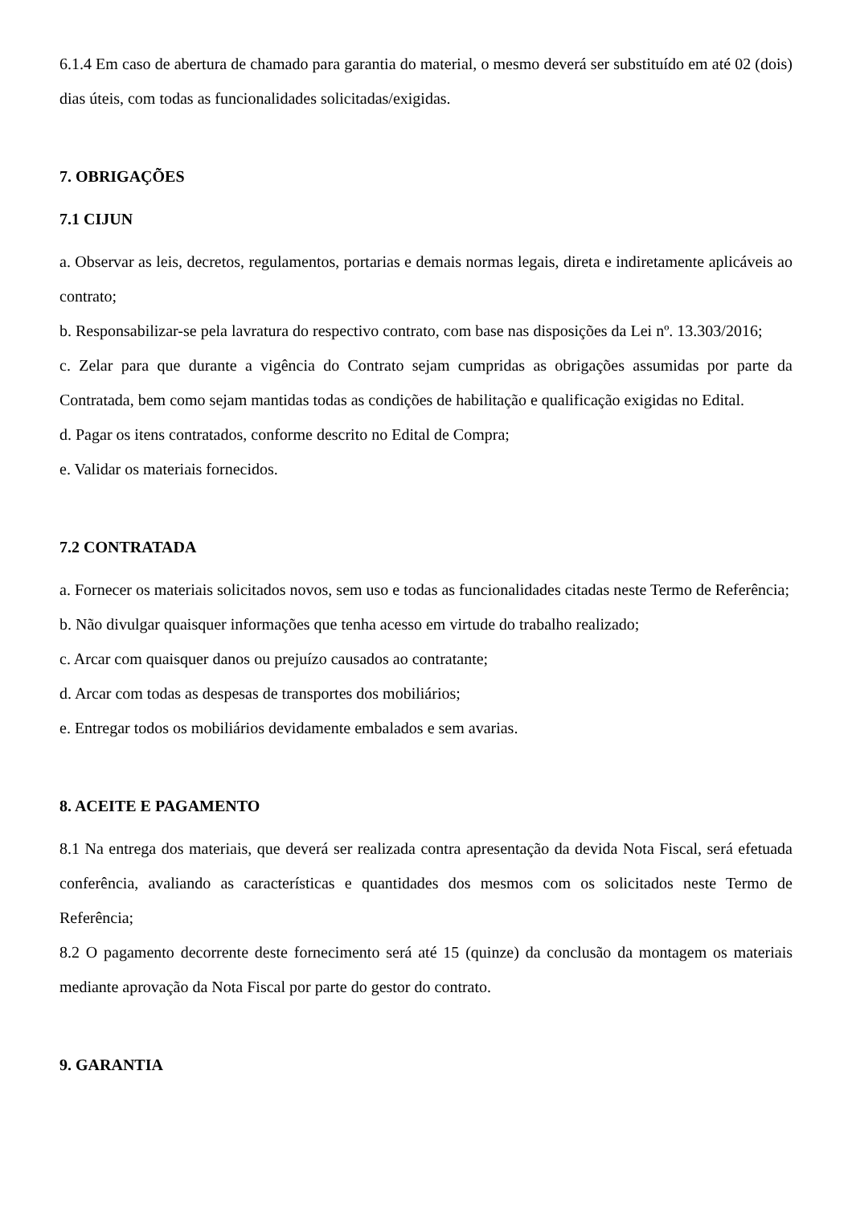6.1.4 Em caso de abertura de chamado para garantia do material, o mesmo deverá ser substituído em até 02 (dois) dias úteis, com todas as funcionalidades solicitadas/exigidas.
7. OBRIGAÇÕES
7.1 CIJUN
a. Observar as leis, decretos, regulamentos, portarias e demais normas legais, direta e indiretamente aplicáveis ao contrato;
b. Responsabilizar-se pela lavratura do respectivo contrato, com base nas disposições da Lei nº. 13.303/2016;
c. Zelar para que durante a vigência do Contrato sejam cumpridas as obrigações assumidas por parte da Contratada, bem como sejam mantidas todas as condições de habilitação e qualificação exigidas no Edital.
d. Pagar os itens contratados, conforme descrito no Edital de Compra;
e. Validar os materiais fornecidos.
7.2 CONTRATADA
a. Fornecer os materiais solicitados novos, sem uso e todas as funcionalidades citadas neste Termo de Referência;
b. Não divulgar quaisquer informações que tenha acesso em virtude do trabalho realizado;
c. Arcar com quaisquer danos ou prejuízo causados ao contratante;
d. Arcar com todas as despesas de transportes dos mobiliários;
e. Entregar todos os mobiliários devidamente embalados e sem avarias.
8. ACEITE E PAGAMENTO
8.1 Na entrega dos materiais, que deverá ser realizada contra apresentação da devida Nota Fiscal, será efetuada conferência, avaliando as características e quantidades dos mesmos com os solicitados neste Termo de Referência;
8.2 O pagamento decorrente deste fornecimento será até 15 (quinze) da conclusão da montagem os materiais mediante aprovação da Nota Fiscal por parte do gestor do contrato.
9. GARANTIA